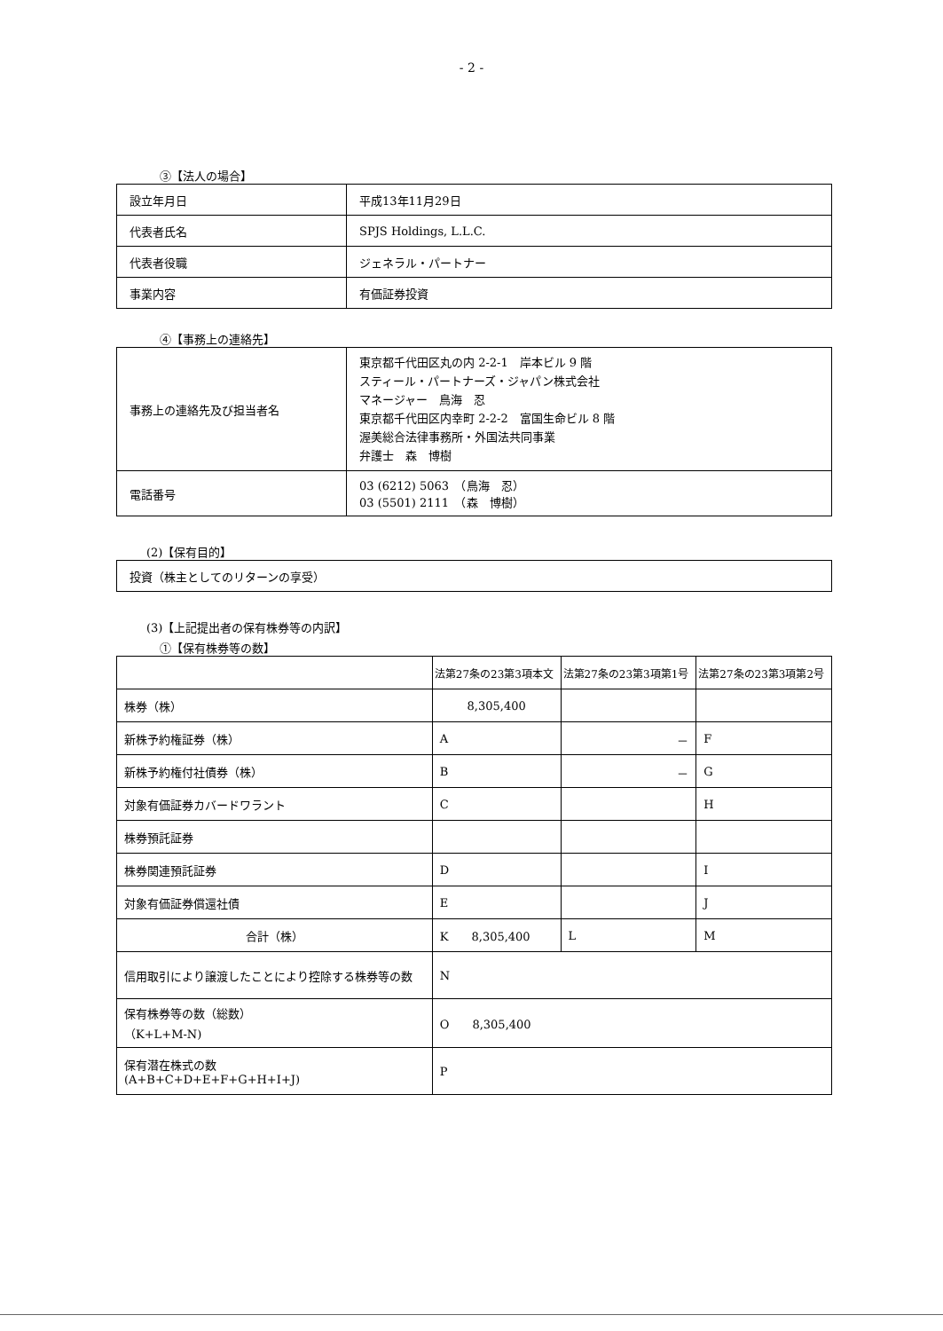- 2 -
③【法人の場合】
| 設立年月日 | 平成13年11月29日 |
| 代表者氏名 | SPJS Holdings, L.L.C. |
| 代表者役職 | ジェネラル・パートナー |
| 事業内容 | 有価証券投資 |
④【事務上の連絡先】
| 事務上の連絡先及び担当者名 | 東京都千代田区丸の内 2-2-1 岸本ビル 9 階 スティール・パートナーズ・ジャパン株式会社 マネージャー 鳥海 忍 東京都千代田区内幸町 2-2-2 富国生命ビル 8 階 渥美総合法律事務所・外国法共同事業 弁護士 森 博樹 |
| 電話番号 | 03 (6212) 5063 （鳥海 忍） 03 (5501) 2111 （森 博樹） |
(2)【保有目的】
| 投資（株主としてのリターンの享受） |
(3)【上記提出者の保有株券等の内訳】
①【保有株券等の数】
| | 法第27条の23第3項本文 | 法第27条の23第3項第1号 | 法第27条の23第3項第2号 |
| --- | --- | --- | --- |
| 株券（株） | 8,305,400 | | |
| 新株予約権証券（株） | A | － | F |
| 新株予約権付社債券（株） | B | － | G |
| 対象有価証券カバードワラント | C | | H |
| 株券預託証券 | | | |
| 株券関連預託証券 | D | | I |
| 対象有価証券償還社債 | E | | J |
| 合計（株） | K 8,305,400 | L | M |
| 信用取引により譲渡したことにより控除する株券等の数 | N | | |
| 保有株券等の数（総数） （K+L+M-N) | O 8,305,400 | | |
| 保有潜在株式の数 (A+B+C+D+E+F+G+H+I+J) | P | | |